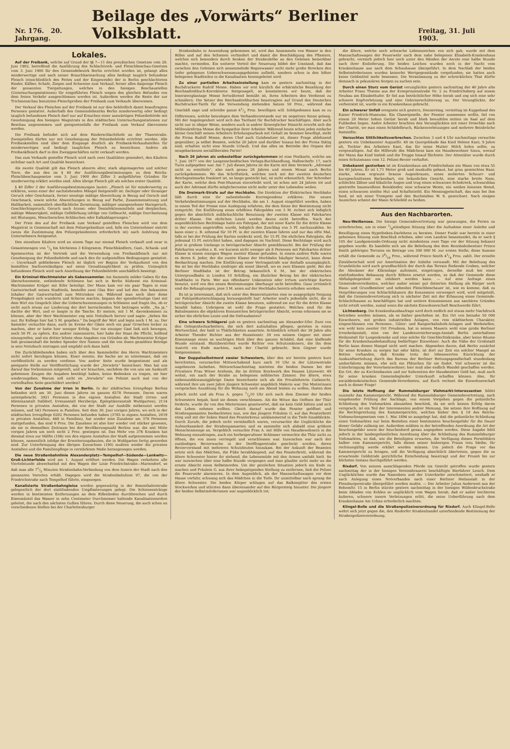Nr. 176. 20. Jahrgang.
Beilage des „Vorwärts“ Berliner Volksblatt.
Freitag, 31. Juli 1903.
Lokales.
Auf der Freibank, welche auf Grund der §§ 7—11 des preußischen Gesetzes vom 28. Juni 1902, betreffend die Ausführung des Schlachtvieh- und Fleischbeschau-Gesetzes vom 3. Juni 1900 für den Gemeindebezirk Berlin errichtet worden ist, gelangt alles minderwertige und nach seiner Brauchbarmachung alles bedingt tauglich befundene Fleisch (einschließlich des Fettes und der Eingeweide) der in Berlin geschlachteten Rinder, Kälber, Schafe, Ziegen und Schweine zum Verkauf; ferner alles dasjenige Fleisch der genannten Tiergattungen, welches in den hiesigen Beschaustellen (Untersuchungsstationen) für eingeführtes Fleisch wegen des gleichen Befundes von dem freien Verkehr ausgeschlossen worden ist. Außerdem werden die Reste der zur Trichinenschau benutzten Fleischproben der Freibank zum Verkaufe überwiesen.
Der Verkauf des Fleisches auf der Freibank ist nur den behördlich damit beauftragten Personen gestattet. Außerhalb des Gemeindebezirks Berlin minderwertig oder bedingt tauglich befundenes Fleisch darf nur auf Ersuchen einer auswärtigen Polizeibehörde mit Genehmigung des hiesigen Magistrats in den städtischen Untersuchungsstationen zur Beschau angenommen und geeignetenfalls der Freibank zum Verkauf überwiesen werden.
Die Freibank befindet sich auf dem Rinderschlachthofe an der Thaerstraße. Zweigstellen dürfen nur mit Genehmigung der Polizeibehörde errichtet werden. Alle Freibankstellen sind über dem Eingange deutlich als Freibank-Verkaufsstellen für minderwertiges und bedingt taugliches Fleisch zu bezeichnen. Andres als Freibankfleisch darf in den Zweiggeschäften nicht verkauft werden.
Das zum Verkaufe gestellte Fleisch wird nach zwei Qualitäten gesondert, den Käufern sichtbar nach Art und Qualität bezeichnet.
Als zweite Qualität gilt das Fleisch abnorm alter, stark abgemagertes und solcher Tiere, die aus den im § 40 der Ausführungsbestimmungen zu dem Reichs-Fleischbeschaugesetze vom 3. Juni 1900 der Ziffer 3 aufgeführten Gründen für minderwertig erklärt worden sind. Alles übrige Fleisch gilt als solches erster Qualität.
§ 40 Ziffer 3 der Ausführungsbestimmungen lautet: „Fleisch ist für minderwertig zu erklären, wenn einer der nachstehenden Mängel festgestellt ist: fischiger oder thraniger Geruch oder Geschmack, ferner sonstige mäßige Abweichung in Bezug auf Geruch und Geschmack, sowie solche Abweichungen in Bezug auf Farbe, Zusammensetzung und Haltbarkeit, namentlich oberflächliche Zersetzung, mäßiger unangenehmer Harngeruch, Geschlechtsgeruch, Geruch nach Arznei- oder Desinfektionsmitteln und dergleichen, mäßige Wässerigkeit, mäßige Gelbfärbung infolge von Gelbsucht, mäßige Durchsetzung mit Blutungen, Miescherschen Schläuchen oder Kalkablagerungen.“
Der Preis des auf der Freibank zum Verkauf gestellten Fleisches wird von dem Magistrat in Gemeinschaft mit dem Polizeipräsidium und, falls ein Unternehmer eintritt (wozu die Zustimmung des Polizeipräsidenten erforderlich ist) nach Anhörung des Unternehmers festgesetzt.
Den einzelnen Käufern wird an einem Tage nur einmal Fleisch verkauft und zwar in Gesamtmengen von 1/3 bis höchstens 3 Kilogramm. Fleischhändlern, Gast-, Schank- und Speisewirten ist der Vertrieb und die Verwendung von Freibankfleisch nur mit Genehmigung der Polizeibehörde und nach den ihr aufgestellten Bedingungen gestattet. — Unverkauft gebliebenes Fleisch ist täglich vor Beginn der Verkaufszeit von den bestellten Sachverständigen auf seine Genußtauglichkeit zu prüfen. Untauglich befundenes Fleisch wird nach Anordnung der Polizeibehörde unschädlich beseitigt.
Ein Kriminal-Wachtmeister als Gabensammler. Am Sammeln milder Gaben für das überschwemmte, notleidende Schlesien hat sich in Berlin Südwest ein Kriminal-Wachtmeister Krüger mit Eifer beteiligt. Der Mann kam vor ein paar Tagen in eine Gastwirtschaft seines Stadtteils, bestellte zwei Glas Bier und lud den ihm bekannten Inhaber der Gastwirtschaft zum Mittrinken ein. Während man noch über diese Freigebigkeit sich wunderte und Scherze machte, begann der spendierlustige Gast mit dem Wirt ein Gespräch über die Ueberschwemmungen in Schlesien und fragte ihn, ob er nicht auch etwas zur Linderung der dort herrschenden Not beitragen wolle. „Na ja,“ dachte der Wirt, und er langte in die Tasche. Er meinte, mit 1 M. davonkommen zu können, aber der Herr Wachtmeister zog sein Notizbuch hervor und sagte: „Sehen Sie nur, Ihr Kollege hier hat 5 M. gegeben.“ Da begriff der Wirt und legte noch 1 M. zu. Der Sammler versuchte dann, auch im Kreise der Gäste noch ein paar Groschen locker zu machen, aber er hatte hier weniger Erfolg. Nur ein einziger Gast ließ sich bewegen, noch 50 Pf. zu opfern. Ein andrer raisonnierte, hier habe der Staat die Pflicht, helfend einzugreifen, und ein dritter lehnte ohne Angaben von Gründen ab. Wachtmeister Krüger ließ gewissenhaft die beiden Spender ihre Namen und die von ihnen gezahlten Beträge in sein Notizbuch eintragen und empfahl sich dann bald.
Die Zurückbleibenden haben sich über den Sammeleifer des Herrn Wachtmeisters nicht sofort beruhigen können. Einer meinte, die Sache sei so interessant, daß sie veröffentlicht zu werden verdiene. Von andrer Seite wurde beigestimmt und als geeignete Stelle zur Veröffentlichung wurde der „Vorwärts“ bezeichnet. Man hat uns darauf das Vorkommnis mitgeteilt, und wir brauchen, nachdem die von uns um Auskunft gebetenen Zeugen die Angaben bestätigt haben, keine Bedenken zu tragen, sie hier wiederzugeben. Warum soll nicht im „Vorwärts“ ein Polizist auch mal von der vorteilhaften Seite geschildert werden?
Von der Zunahme der Irren in Berlin. In der städtischen Irrenpflege Berlins befanden sich am 30. Juni dieses Jahres im ganzen 6578 Personen. Davon waren untergebracht: 3921 Personen in den eignen Anstalten der Stadt (Irren- und Idiotenanstalt Dalldorf, Irrenanstalt Herzberge, Epileptikeranstalt Wuhlgarten), 2114 Personen in privaten Anstalten, die von der Stadt zur Aushilfe mitbenutzt werden müssen, und 543 Personen in Familien. Seit dem 30. Juni vorigen Jahres, wo sich in der städtischen Irrenpflege 6202 Personen befunden haben (3785 in eignen Anstalten, 2019 in privaten Anstalten, 448 in Familien), hat wieder eine Zunahme um 376 Personen stattgefunden, das sind 6 Proz. Die Zunahme ist also hier wieder viel stärker gewesen, als sie in demselben Zeitraum bei der Bevölkerungszahl Berlins war, die seit Mitte vorigen Jahres um noch nicht 2 Proz. gestiegen ist. Das Mehr von 376 Kranken hat diesmal etwa zur Hälfte (186) von den eignen Anstalten der Stadt aufgenommen werden können, namentlich infolge der Erweiterungsbauten, die in Wuhlgarten fertig geworden sind. Zur Unterbringung des übrigen Zuwachses (190) mußten wieder die privaten Anstalten und die Familienpflege in verstärktem Maße herangezogen werden.
Die neue Straßenbahnlinie Alexanderplatz—Tempelhof—Südende—Lankwitz—Groß-Lichterfelde wird am 1. August eröffnet werden. Die Wagen verkehren alle Viertelstunde abwechselnd mit den Wagen der Linie Friedrichstraße—Mariendorf, so daß man alle 71/2 Minuten Straßenbahn-Verbindung von dem Innern der Stadt nach den genannten Vororten erhält. Dagegen wird die Straßenbahnlinie 97, die von der Friedrichstraße nach Tempelhof führte, eingezogen.
Kanalisierte Straßenbahngleise werden gegenwärtig in der Rosenthalerstraße gelegentlich der dort stattfindenden Umpflasterungen gelegt. Die Schienenstränge werden in bestimmten Entfernungen an dem Rillenboden durchbrochen und durch Eisenmäntel das Wasser in zehn Centimeter Durchmesser haltende Kanalisationsrohre geleitet, die nach den nächsten Gullies führen. Durch diese Neuerung, die auch schon an verschiedenen Stellen bei der Charlottenburger
Straßenbahn in Anwendung gekommen ist, wird das Ansammeln von Wasser in den Rillen und auf den Schienen verhindert und damit die Beschädigung des Pflasters, welches sich besonders durch Senken der Straßenhöhe an den Geleisen bemerkbar machte, vermieden. Ein weiterer Vorteil der Neuerung bildet der Umstand, daß das zwischen den Geleisen sich ansammelnde Regenwasser nicht mehr große Strecken den tiefer gelegenen Ueberschwemmungsgebieten zufließt, sondern schon in den höher belegenen Stadtteilen in die Kanalisation hineingeleitet wird.
Zu einer partiellen Arbeitseinstellung kam es gestern nachmittag in der Buchdruckerei Rudolf Mosse. Haben wir erst kürzlich die erbärmliche Bezahlung der Reichsadreßbuch-Korrektoren festgenagelt, so konstatieren wir heute, daß die Inseratenplantage Mosse fortwährend bemüht ist, ihren Arbeitern den Verdienst zu schmälern. Die Setzer des Reichsadreßbuches beantragten auf Grund des Deutschen Buchdrucker-Tarifs für die Verwendung stehenden Satzes 50 Proz., während das Geschäft sage und schreibe ganze 61/2 Proz. bewilligen will. Infolgedessen kam es zu Differenzen, welche beizulegen dem Verbandsvorstande nur im negativen Sinne gelang. Mit der Angelegenheit wird sich das Tarifamt für Buchdrucker beschäftigen. Aber auch nicht nur in obiger Weise, sondern auch in andrer fürsorglicher Hinsicht erwirbt sich die Millionärsfirma Mosse die Sympathie ihrer Arbeiter. Während heute schon jedes einfache kleine Geschäft seinen Arbeitern Erholungsurlaub mit Gehalt im Sommer bewilligt, steht die Firma Rudolf Mosse, deren Chef auch Gutsbesitzer ist, dieser Frage ablehnend gegenüber; ja selbst Beamte, welche 20 Jahre und darüber hinaus bei der Firma thätig sind, erhalten nicht eine Stunde Urlaub. Und das alles im Betriebe des Organs der neugebackenen socialliberalen Partei!
Nach 26 Jahren als unbestellbar zurückgekommen ist eine Postkarte, welche am 7. Juni 1877 von der Langenscheidtschen Verlags-Buchhandlung, Hallescheftr. 17, nach Turin aufgegeben war. Am 7. Juli dieses Jahres ist die Karte mit dem Vermerk: „Adressat nicht zu ermitteln“, also nach genau 26 Jahren und einem Monat nach Berlin zurückgekommen. Wo das Schriftstück, welches noch mit der zweiten deutschen Reichspostmarke frankiert ist, so lange gesteckt hat, ist nicht erkenntlich. Der Schreiber der Karte, welche dem Post-Museum einverleibt wird, ist schon seit 24 Jahren tot und auch der Adressat dürfte möglicherweise nicht mehr unter den Lebenden weilen.
Die Dreimark-Strafe auf der Hochbahn. Die Direktion der Elektrischen Hochbahn läßt durch eine ihr nahestehende Korrespondenz erklären: Die neuen Verkehrsbestimmungen auf der Hochbahn, die am 1. August eingeführt werden, haben in einem Teil der Presse eine Auslegung erfahren, die dem Sinne der Bestimmung nicht entspricht. Die Einführung eines erhöhten Fahrgeldes von 3 M. richtet sich lediglich gegen die absichtlich mißbräuchliche Benutzung der zweiten Klasse mit Fahrkarten dritter Klasse. Die ehrlichen Leute werden davon nicht betroffen. Nach der augenblicklichen Rechtslage hatte ein Fahrgast, der mit einer Karte für die dritte Klasse in der zweiten angetroffen wurde, lediglich den Zuschlag von 5 Pf. nachzuzahlen. So kann einer z. B. zehnmal für 10 Pf. in der zweiten Klasse fahren und nur das elfte Mal, falls er bei der Prüfung der Karten entdeckt wird, für 15 Pf. Die ehrlichen Fahrgäste, die jedesmal 15 Pf. entrichtet haben, sind dagegen im Nachteil. Diese Rechtslage wird auch jetzt in großem Umfange in betrügerischer Absicht gemißbraucht. Bei der Prüfung der Fahrkarten wurden z. B. vor kurzem nicht weniger als 8 Personen mit Fahrkarten dritter Klasse in einem einzigen Wagen zweiter Klasse gefunden. In einem andren Falle waren es deren 6. Jeder, der die zweite Klasse der Hochbahn häufiger benutzt, kann diese Beobachtung machen. Die Einführung einer Vertragsstrafe war deshalb unumgänglich. Sie ist bei der Hochbahn niedriger als sonst überall, wo es zwei Klassen giebt. Bei der Berliner Stadtbahn ist der Betrag bekanntlich 6 M., bei der elektrischen Untergrundbahn in London 10 Schilling, ein ähnlicher Betrag bei der elektrischen Stadtbahn in Paris. Wer aus offenbarer Unkenntnis oder Irrtum unrichtige Karten benutzt, wird von den neuen Bestimmungen überhaupt nicht betroffen. Ganz irrtümlich sind die Behauptungen, jene 3 M. seien auf der Hochbahn bereits erhoben worden.
Es ist ja interessant, daß sich unter den Bessersituierten eine so ausgeprägte Neigung zur Fahrgeldunterschlagung herausgestellt hat! Arbeiter sind's jedenfalls nicht, die in betrügerischer Absicht die zweite Klasse benutzen, während sie nur für die dritte Klasse bezahlt haben. Uebrigens ist wohl die Frage gestattet: Welches sind für die Bahnbeamten die objektiven Kennzeichen betrügerischer Absicht, woran erkennen sie so sicher die ehrlichen Leute und die Defraudanten?
Eine schwere Schlägerei gab es gestern nachmittag am Alexander-Ufer. Zwei von den Gelegenheitsarbeitern, die sich dort aufzuhalten pflegen, gerieten in einen Wortwechsel, der bald in Thätlichkeiten ausartete. Schließlich erhielt der 39 Jahre alte Arbeiter Theodor Richter aus der Hussitenstr. 39 von seinem Gegner mit einer Eisenstange einen so wuchtigen Hieb über den ganzen Schädel, daß eine klaffende Wunde entstand. Blutüberströmt wurde Richter von Schutzmännern, die ihn dem Austritt ein Ende machten, nach der Charité gebracht. Sein Gegner wurde festgenommen.
Der Doppelselbstmord zweier Schwestern, über den wir bereits gestern kurz berichteten, verursachte Mittwochabend kurz nach 10 Uhr in der Lützowstraße ungeheures Aufsehen. Mittwochnachmittag mieteten die beiden Damen bei der Privatiere Frau Witwe Arnheim, die im dritten Stockwerk des Hauses Lützowstr. 49 wohnt, ein nach der Straße zu belegenes möbliertes Zimmer. Die ältere, etwa siebenunddzwanzigjährige Dame bezeichnete sich als die Privatlehrerin Gutknecht, während ihre um zwei Jahre jüngere Schwester angeblich Malerin war. Die Mieterinnen versprachen Anzahlung für die Wohnung noch am Abend leisten zu wollen, thaten dies jedoch nicht und als Frau A. gegen 1/210 Uhr sich nach dem Zimmer der beiden Schwestern begab, fand sie dieses verschlossen. Als die Witwe das Oeffnen der Thür forderte, wurde ihr von den Mieterinnen geantwortet, daß sie kein Geld hätten und sich das Leben nehmen wollten. Gleich darauf wurde das Fenster geöffnet und Straßenpassanten beobachteten nun, wie das jüngere Fräulein G. auf das Fensterbrett stieg und mit der linken Hand das Fensterkreuz umklammernd in die Tiefe hinabblickte. Durch Zurufe, die jedoch nicht verständlich waren, verursachte die Unglückliche die Aufmerksamkeit der Straßenpassanten und es sammelte sich alsbald eine größere Menschenmenge an. Vergeblich versuchte Frau A. mit Hilfe von Hausbewohnern in die Wohnung einzudringen, auch ein herbeigerufener Schlosser vermochte die Thür nicht zu öffnen, die von innen verriegelt und verschlossen war. Inzwischen war nach der zuständigen Revierwache in der Derfflingerstraße geschickt worden, deren Reviervorstand mit mehreren Schutzleuten hinzukam. Bei der Ankunft der Beamten setzte sich das Mädchen, die Füße herabhängend, auf das Fensterbrett, während die ältere Schwester hinter ihr stehend, die Lebensmüde mit den Armen umfaßt hielt. So war inzwischen über eine halbe Stunde vergangen und man glaubte nicht mehr an die ernste Absicht eines Selbstmordes. Um der peinlichen Situation jedoch ein Ende zu machen und Fräulein G. aus ihrer beängstigenden Stellung zu entfernen, ließ die Polizei die Feuerwehr alarmieren. In dem Augenblick, als der Mannschaftswagen vor dem Hause vorfuhr, schwang sich das Mädchen in die Tiefe. Ihr unmittelbar nach sprang die ältere Schwester. Die beiden Körper schlugen auf das Balkongitter des ersten Stockwerkes und stürzten dann übereinander auf den Bürgersteig hinunter. Die jüngere der beiden Selbstmörderinnen war augenblicklich tot;
die ältere, welche noch schwache Lebenszeichen von sich gab, wurde mit dem Mannschaftswagen der Feuerwehr nach dem nahe belegenen Elisabeth-Krankenhaus gebracht, verstarb jedoch hier noch unter den Händen der Aerzte eine halbe Stunde nach ihrer Einlieferung. Die beiden Leichen wurden noch in der Nacht vom Krankenhause aus nach dem Schauhause übergeführt. In dem Nachlaß der beiden Selbstmörderinnen wurden keinerlei Wertgegenstände vorgefunden; sie hatten auch keine Geldmittel mehr besessen. Die Veranlassung zu der schrecklichen That dürfte demnach in pekuniären Sorgen zu suchen sein.
Durch einen Sturz vom Gerüst verunglückte gestern nachmittag der 40 Jahre alte Arbeiter Franz Thieme aus der Kronprinzenstraße Nr. 2 zu Friedrichsberg auf einem Neubau am Elisabethufer. Er fiel aus beträchtlicher Höhe herab und zog sich eine sehr schwere Kopfverletzung und eine Gehirnerschütterung zu. Der Verunglückte, der verheiratet ist, wurde in ein Krankenhaus gebracht.
Ein schwerer Unfall ereignete sich gestern, Donnerstag, vormittag im Kuppelsaal des Kaiser Friedrich-Museums. Ein Glasergeselle, der Fenster ausmessen wollte, fiel von einem 20 Meter hohen Gerüst herab und blieb bewußtlos mitten im Saal auf dem Fußboden liegen. Andre Arbeiter brachten den Verunglückten mit einer Droschke nach der Charité, wo man einen Schädelbruch, Rückenverletzungen und mehrere Beinbrüche feststellte.
Versuchtes Sittlichkeitsverbrechen. Zwischen 3 und 4 Uhr nachmittags versuchte gestern ein Unbekannter Augustftr. 48 im Quergebäude das Kind Helene Kant, 9 Jahre alt, Tochter des Arbeiters Kant, das für seine Mutter Milch holen sollte, zu vergewaltigen. Auf die Hilferufe des Mädchens kam ein Hausbewohner hinzu, worauf der Mann das Kind losließ und die Treppe hinauf flüchtete. Der Attentäter wurde durch einen Schutzmann vom 12. Polizei-Revier verhaftet.
Unbekannt gestorben ist im Krankenhaus am Friedrichshain ein Mann von etwa 55 bis 60 Jahren. Er ist 1,71 Meter groß und muskulös gebaut, hat grau gemischtes Haar, starke, etwas ergraute braune Augenbrauen, einen melierten Schnurr- und kurzgeschnittenen Backenbart, ein bräunliches Gesicht, eine starke breite Nase, schlechte Zähne und bläuliche Augen und trug einen schwarzen Schoßrock, schwarzblau gestreifte baumwollene Beinkleider, eine schwarze Weste, ein weißes leinenes Hemd, einen schwarzen steifen Hut und Schaftstiefel. Ein Messingpetschaft, das man bei ihm fand, ist mit einer Trompete und den Buchstaben W. S. gezeichnet. Nach einigen Anzeichen scheint der Mann Schönfeld zu heißen.
Aus den Nachbarorten.
Neu-Weißensee. Die hiesige Gemeindevertretung war gezwungen, die Ferien zu unterbrechen, um in einer 1/4stündigen Sitzung über die Aufnahme einer Anleihe und Bewilligung eines Hypotheken-Darlehens zu beraten. Dieser Punkt war bereits in einer geheimen Sitzung zum Beschluß erhoben, aber vom Landrat beanstandet, da er nach § 105 der Landgemeinde-Ordnung nicht mindestens zwei Tage vor der Sitzung bekannt gegeben wurde. Es handelte sich um die Beleihung des dem Rennbahnbesitzer Prince Smith gehörigen Terrains im Betrage von 300 000 M. zur ersten Stelle; diese Summe erhält die Gemeinde zu 38/10 Proz., während Prince Smith 41/4 Proz. zahlt. Der erzielte Zinsüberschuß wird zur Amortisation der Anleihe verwandt. Mit der Beleihung des Grundstücks wird auch grundbuchlich der durch das Terrain fließende Graben, welcher die Abwässer der Kläranlage aufnimmt, eingetragen, derselbe muß bei einer stattfindenden Bebauung durch Röhren ersetzt werden, so daß der Gemeinde diese Abflußgelegenheit nie inhibiert werden kann. — Auf eine Anfrage eines Gemeindeverordneten, welcher außer seiner gut dotierten Stellung als Bürger noch Haus- und Grundbesitzer und nebenbei Fleischbeschauer ist, wie es komme, daß zu Vergrößerungen von Schlachthäusern die Konzession verweigert wird, wird mitgeteilt, daß die Gemeindevertretung sich in nächster Zeit mit der Erbauung eines Gemeinde-Schlachthauses zu beschäftigen hat und weitere Konzessionen aus sanitären Gründen nicht erteilt werden, zumal wenn die nächste Einwohnerschaft Beschwerde führt.
Lichtenberg. Die Krankenhausbaufrage wird doch endlich mit etwas mehr Nachdruck betrieben werden müssen, als es bisher geschehen ist. Ein Ort von beinahe 50 000 Einwohnern, mit großen industriellen Anlagen, von rein städtischem Charakter, eingeschlossen von Personen-, Güter- und Rangierbahnhofs-Anlagen und Werkstellen, wie wohl kein zweiter Ort Preußens, hat in seinen Mauern wohl eine große Berliner Irrenheilanstalt, eine von der Landesversicherungs-Anstalt Berlin unterhaltene Heilanstalt für Lungenkranke und eine solche für Geschlechtskranke, aber keine Räume für die Krankenhausbehandlung bedürftiger Einwohner. Auch die Nähe der Großstadt Berlin kann diesen Mangel nicht wett machen. Abgesehen davon, daß Berlin zunächst für seine Kranken zu sorgen hat oder hätte, ist dort zur Zeit ein solcher Mangel an Betten vorhanden, daß Kranke trotz der lobenswerten Einrichtung der Auskunftserteilung durch das Bureau der Berliner Rettungsgesellschaft stundenlang umherfahren müssen, ehe sich ein Plätzchen für sie findet. Viel schwerer ist die Unterbringung der Vorortseinwohner; hier muß also endlich Wandel geschaffen werden. Ein Ort, der zu Kirchenbauten und zur Subvention der Hausbesitzer Geld hat, muß auch für seine kranken Gemeindeglieder Unterkunft schaffen können. Also, Ihr socialdemokratischen Gemeinde-Verordneten, auf Euch rechnet die Einwohnerschaft auch in dieser Frage!
Die letzte Hoffnung der Rummelsburger Viehmarkt-Interessenten bildet nunmehr das Kammergericht. Während die Rummelsburger Gemeindevertretung, nach eingehender Prüfung der Sachlage, von einem Vorgehen gegen die polizeiliche Schließung des Viehmarktes abzusehen beschloß, da sie sich keinen Erfolg davon versprach, ist ein Teil der Interessenten andrer Meinung. Sie setzen ihre Hoffnung auf die Rechtsprechung des Kammergerichts, welches bisher den § 18 des Reichs-Viehseuchengesetzes vom 1. Mai 1894 so ausgelegt hat, daß die polizeiliche Schließung eines Viehmarktes nur beim Bestehen einer bestimmten Seuchengefahr für die Dauer dieser Gefahr zulässig sei. Außerdem müßten in der betreffenden Anordnung die Art der Seuchengefahr sowie der Seuchenherd genau angegeben werden. Diese Angabe fehlt jedoch in der landespolizeilichen Anordnung über die Schließung des Rummelsburger Viehmarktes, so daß, wie die Beteiligten erwarten, die Verfügung dieses Formfehlers halber vom Kammergericht, falls dieses seiner bisherigen Praxis treu bleibe, für rechtsungültig werde erklärt werden müssen. Um jedoch die Frage vor das Kammergericht zu bringen, soll die Verfügung absichtlich übertreten, gegen die zu erwartende Geldstrafe gerichtliche Entscheidung beantragt und der Prozeß bis zur höchsten Instanz durchgeführt werden.
Rixdorf. Von seinem ausschlagenden Pferde ins Gesicht getroffen wurde gestern nachmittag der in der hiesigen Vereinsbrauerei beschäftigte Bierfahrer Leisch. Dem Unglücklichen wurde das Nasenbein und der Unterkiefer zerschmettert, weshalb er nach Anlegung eines Notverbandes nach einer Berliner Heilanstalt in der Flensburgerstraße übergeführt werden mußte. — Der Arbeiter Julius Anderweit aus der Bohemftr. 15 in Berlin stürzte gestern nachmittag in der hiesigen Wildenbruchstraße beim Abladen von Kohlen so unglücklich vom Wagen herab, daß er außer leichteren äußeren, schwere innere Verletzungen erlitt, die seine Ueberführung nach dem Krankenhause Am Urban erforderlich machten.
Klingel-Bolle und die Straßenpolizeiverordnung für Rixdorf. Auch Klingel-Bolle wehrt sich jetzt gegen die, den Rixdorfer Straßenhandel unterbindende Bestimmung der Straßenpolizeiverordnung.